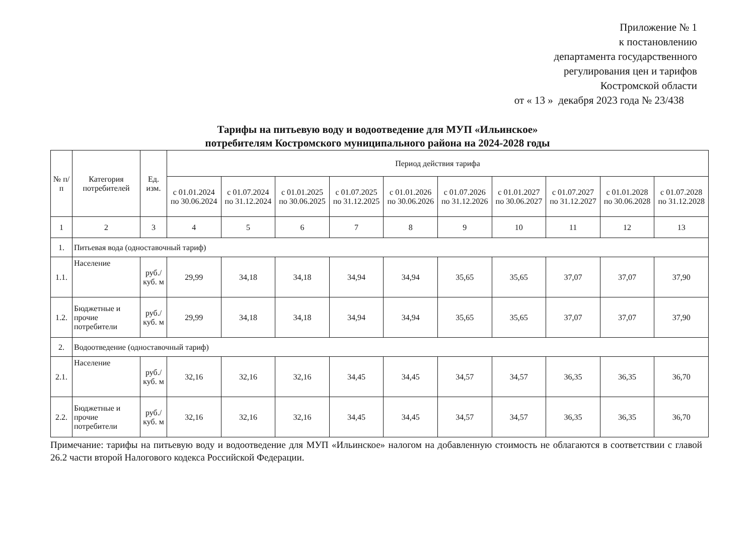Приложение № 1
к постановлению
департамента государственного
регулирования цен и тарифов
Костромской области
от « 13 » декабря 2023 года № 23/438
Тарифы на питьевую воду и водоотведение для МУП «Ильинское»
потребителям Костромского муниципального района на 2024-2028 годы
| № п/п | Категория потребителей | Ед. изм. | Период действия тарифа | | | | | | | | | |
| --- | --- | --- | --- | --- | --- | --- | --- | --- | --- | --- | --- | --- |
| | | | с 01.01.2024 по 30.06.2024 | с 01.07.2024 по 31.12.2024 | с 01.01.2025 по 30.06.2025 | с 01.07.2025 по 31.12.2025 | с 01.01.2026 по 30.06.2026 | с 01.07.2026 по 31.12.2026 | с 01.01.2027 по 30.06.2027 | с 01.07.2027 по 31.12.2027 | с 01.01.2028 по 30.06.2028 | с 01.07.2028 по 31.12.2028 |
| 1 | 2 | 3 | 4 | 5 | 6 | 7 | 8 | 9 | 10 | 11 | 12 | 13 |
| 1. | Питьевая вода (одноставочный тариф) | | | | | | | | | | | |
| 1.1. | Население | руб./ куб. м | 29,99 | 34,18 | 34,18 | 34,94 | 34,94 | 35,65 | 35,65 | 37,07 | 37,07 | 37,90 |
| 1.2. | Бюджетные и прочие потребители | руб./ куб. м | 29,99 | 34,18 | 34,18 | 34,94 | 34,94 | 35,65 | 35,65 | 37,07 | 37,07 | 37,90 |
| 2. | Водоотведение (одноставочный тариф) | | | | | | | | | | | |
| 2.1. | Население | руб./ куб. м | 32,16 | 32,16 | 32,16 | 34,45 | 34,45 | 34,57 | 34,57 | 36,35 | 36,35 | 36,70 |
| 2.2. | Бюджетные и прочие потребители | руб./ куб. м | 32,16 | 32,16 | 32,16 | 34,45 | 34,45 | 34,57 | 34,57 | 36,35 | 36,35 | 36,70 |
Примечание: тарифы на питьевую воду и водоотведение для МУП «Ильинское» налогом на добавленную стоимость не облагаются в соответствии с главой 26.2 части второй Налогового кодекса Российской Федерации.